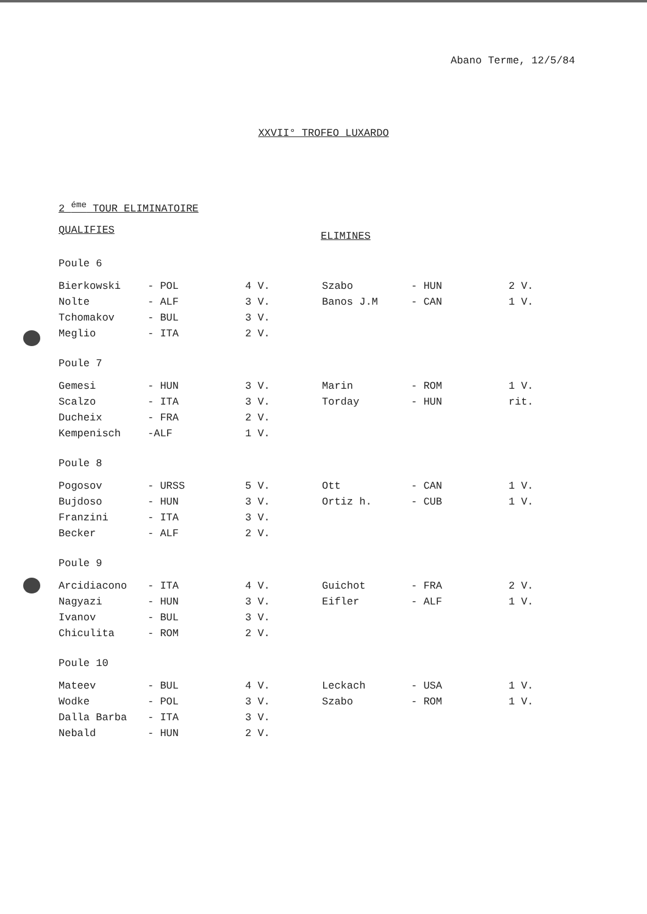Abano Terme, 12/5/84
XXVII° TROFEO LUXARDO
2 <sup>éme</sup> TOUR ELIMINATOIRE
QUALIFIES ELIMINES
| Poule 6 | | | | | |
| Bierkowski | - POL | 4 V. | Szabo | - HUN | 2 V. |
| Nolte | - ALF | 3 V. | Banos J.M | - CAN | 1 V. |
| Tchomakov | - BUL | 3 V. | | | |
| Meglio | - ITA | 2 V. | | | |
| Poule 7 | | | | | |
| Gemesi | - HUN | 3 V. | Marin | - ROM | 1 V. |
| Scalzo | - ITA | 3 V. | Torday | - HUN | rit. |
| Ducheix | - FRA | 2 V. | | | |
| Kempenisch | -ALF | 1 V. | | | |
| Poule 8 | | | | | |
| Pogosov | - URSS | 5 V. | Ott | - CAN | 1 V. |
| Bujdoso | - HUN | 3 V. | Ortiz h. | - CUB | 1 V. |
| Franzini | - ITA | 3 V. | | | |
| Becker | - ALF | 2 V. | | | |
| Poule 9 | | | | | |
| Arcidiacono | - ITA | 4 V. | Guichot | - FRA | 2 V. |
| Nagyazi | - HUN | 3 V. | Eifler | - ALF | 1 V. |
| Ivanov | - BUL | 3 V. | | | |
| Chiculita | - ROM | 2 V. | | | |
| Poule 10 | | | | | |
| Mateev | - BUL | 4 V. | Leckach | - USA | 1 V. |
| Wodke | - POL | 3 V. | Szabo | - ROM | 1 V. |
| Dalla Barba | - ITA | 3 V. | | | |
| Nebald | - HUN | 2 V. | | | |